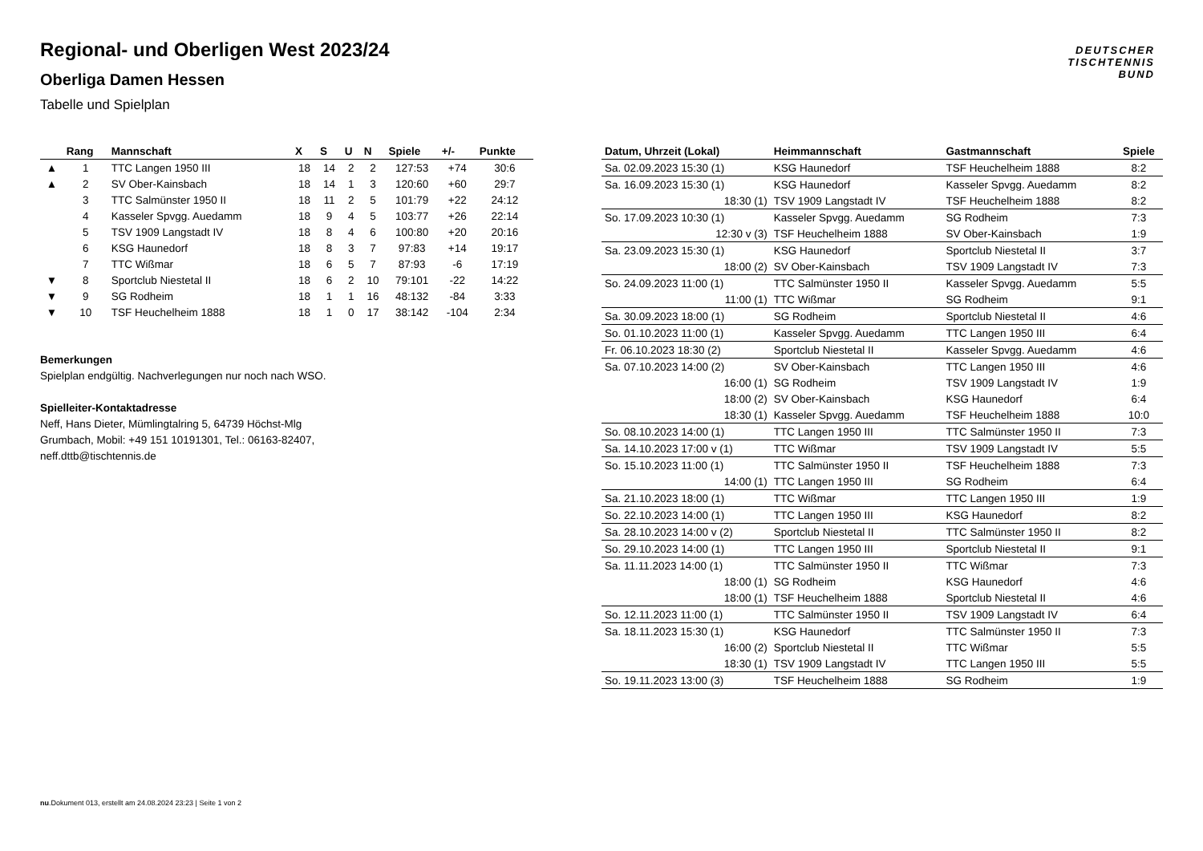Regional- und Oberligen West 2023/24
Oberliga Damen Hessen
Tabelle und Spielplan
DEUTSCHER
TISCHTENNIS
BUND
| | Rang | Mannschaft | X | S | U | N | Spiele | +/- | Punkte |
| --- | --- | --- | --- | --- | --- | --- | --- | --- | --- |
| ▲ | 1 | TTC Langen 1950 III | 18 | 14 | 2 | 2 | 127:53 | +74 | 30:6 |
| ▲ | 2 | SV Ober-Kainsbach | 18 | 14 | 1 | 3 | 120:60 | +60 | 29:7 |
| | 3 | TTC Salmünster 1950 II | 18 | 11 | 2 | 5 | 101:79 | +22 | 24:12 |
| | 4 | Kasseler Spvgg. Auedamm | 18 | 9 | 4 | 5 | 103:77 | +26 | 22:14 |
| | 5 | TSV 1909 Langstadt IV | 18 | 8 | 4 | 6 | 100:80 | +20 | 20:16 |
| | 6 | KSG Haunedorf | 18 | 8 | 3 | 7 | 97:83 | +14 | 19:17 |
| | 7 | TTC Wißmar | 18 | 6 | 5 | 7 | 87:93 | -6 | 17:19 |
| ▼ | 8 | Sportclub Niestetal II | 18 | 6 | 2 | 10 | 79:101 | -22 | 14:22 |
| ▼ | 9 | SG Rodheim | 18 | 1 | 1 | 16 | 48:132 | -84 | 3:33 |
| ▼ | 10 | TSF Heuchelheim 1888 | 18 | 1 | 0 | 17 | 38:142 | -104 | 2:34 |
Bemerkungen
Spielplan endgültig. Nachverlegungen nur noch nach WSO.
Spielleiter-Kontaktadresse
Neff, Hans Dieter, Mümlingtalring 5, 64739 Höchst-Mlg
Grumbach, Mobil: +49 151 10191301, Tel.: 06163-82407,
neff.dttb@tischtennis.de
| Datum, Uhrzeit (Lokal) | Heimmannschaft | Gastmannschaft | Spiele |
| --- | --- | --- | --- |
| Sa. 02.09.2023 15:30 (1) | KSG Haunedorf | TSF Heuchelheim 1888 | 8:2 |
| Sa. 16.09.2023 15:30 (1) | KSG Haunedorf | Kasseler Spvgg. Auedamm | 8:2 |
| 18:30 (1) | TSV 1909 Langstadt IV | TSF Heuchelheim 1888 | 8:2 |
| So. 17.09.2023 10:30 (1) | Kasseler Spvgg. Auedamm | SG Rodheim | 7:3 |
| 12:30 v (3) | TSF Heuchelheim 1888 | SV Ober-Kainsbach | 1:9 |
| Sa. 23.09.2023 15:30 (1) | KSG Haunedorf | Sportclub Niestetal II | 3:7 |
| 18:00 (2) | SV Ober-Kainsbach | TSV 1909 Langstadt IV | 7:3 |
| So. 24.09.2023 11:00 (1) | TTC Salmünster 1950 II | Kasseler Spvgg. Auedamm | 5:5 |
| 11:00 (1) | TTC Wißmar | SG Rodheim | 9:1 |
| Sa. 30.09.2023 18:00 (1) | SG Rodheim | Sportclub Niestetal II | 4:6 |
| So. 01.10.2023 11:00 (1) | Kasseler Spvgg. Auedamm | TTC Langen 1950 III | 6:4 |
| Fr. 06.10.2023 18:30 (2) | Sportclub Niestetal II | Kasseler Spvgg. Auedamm | 4:6 |
| Sa. 07.10.2023 14:00 (2) | SV Ober-Kainsbach | TTC Langen 1950 III | 4:6 |
| 16:00 (1) | SG Rodheim | TSV 1909 Langstadt IV | 1:9 |
| 18:00 (2) | SV Ober-Kainsbach | KSG Haunedorf | 6:4 |
| 18:30 (1) | Kasseler Spvgg. Auedamm | TSF Heuchelheim 1888 | 10:0 |
| So. 08.10.2023 14:00 (1) | TTC Langen 1950 III | TTC Salmünster 1950 II | 7:3 |
| Sa. 14.10.2023 17:00 v (1) | TTC Wißmar | TSV 1909 Langstadt IV | 5:5 |
| So. 15.10.2023 11:00 (1) | TTC Salmünster 1950 II | TSF Heuchelheim 1888 | 7:3 |
| 14:00 (1) | TTC Langen 1950 III | SG Rodheim | 6:4 |
| Sa. 21.10.2023 18:00 (1) | TTC Wißmar | TTC Langen 1950 III | 1:9 |
| So. 22.10.2023 14:00 (1) | TTC Langen 1950 III | KSG Haunedorf | 8:2 |
| Sa. 28.10.2023 14:00 v (2) | Sportclub Niestetal II | TTC Salmünster 1950 II | 8:2 |
| So. 29.10.2023 14:00 (1) | TTC Langen 1950 III | Sportclub Niestetal II | 9:1 |
| Sa. 11.11.2023 14:00 (1) | TTC Salmünster 1950 II | TTC Wißmar | 7:3 |
| 18:00 (1) | SG Rodheim | KSG Haunedorf | 4:6 |
| 18:00 (1) | TSF Heuchelheim 1888 | Sportclub Niestetal II | 4:6 |
| So. 12.11.2023 11:00 (1) | TTC Salmünster 1950 II | TSV 1909 Langstadt IV | 6:4 |
| Sa. 18.11.2023 15:30 (1) | KSG Haunedorf | TTC Salmünster 1950 II | 7:3 |
| 16:00 (2) | Sportclub Niestetal II | TTC Wißmar | 5:5 |
| 18:30 (1) | TSV 1909 Langstadt IV | TTC Langen 1950 III | 5:5 |
| So. 19.11.2023 13:00 (3) | TSF Heuchelheim 1888 | SG Rodheim | 1:9 |
nu.Dokument 013, erstellt am 24.08.2024 23:23 | Seite 1 von 2